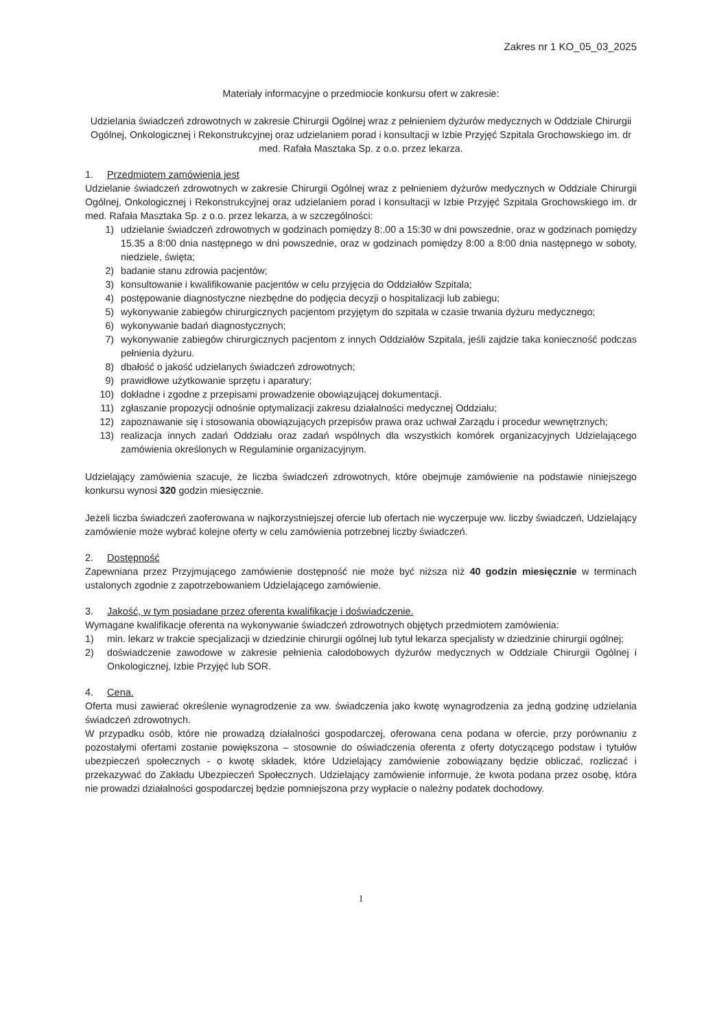Zakres nr 1 KO_05_03_2025
Materiały informacyjne o przedmiocie konkursu ofert w zakresie:
Udzielania świadczeń zdrowotnych w zakresie Chirurgii Ogólnej wraz z pełnieniem dyżurów medycznych w Oddziale Chirurgii Ogólnej, Onkologicznej i Rekonstrukcyjnej oraz udzielaniem porad i konsultacji w Izbie Przyjęć Szpitala Grochowskiego im. dr med. Rafała Masztaka Sp. z o.o. przez lekarza.
1. Przedmiotem zamówienia jest
Udzielanie świadczeń zdrowotnych w zakresie Chirurgii Ogólnej wraz z pełnieniem dyżurów medycznych w Oddziale Chirurgii Ogólnej, Onkologicznej i Rekonstrukcyjnej oraz udzielaniem porad i konsultacji w Izbie Przyjęć Szpitala Grochowskiego im. dr med. Rafała Masztaka Sp. z o.o. przez lekarza, a w szczególności:
1) udzielanie świadczeń zdrowotnych w godzinach pomiędzy 8:.00 a 15:30 w dni powszednie, oraz w godzinach pomiędzy 15.35 a 8:00 dnia następnego w dni powszednie, oraz w godzinach pomiędzy 8:00 a 8:00 dnia następnego w soboty, niedziele, święta;
2) badanie stanu zdrowia pacjentów;
3) konsultowanie i kwalifikowanie pacjentów w celu przyjęcia do Oddziałów Szpitala;
4) postępowanie diagnostyczne niezbędne do podjęcia decyzji o hospitalizacji lub zabiegu;
5) wykonywanie zabiegów chirurgicznych pacjentom przyjętym do szpitala w czasie trwania dyżuru medycznego;
6) wykonywanie badań diagnostycznych;
7) wykonywanie zabiegów chirurgicznych pacjentom z innych Oddziałów Szpitala, jeśli zajdzie taka konieczność podczas pełnienia dyżuru.
8) dbałość o jakość udzielanych świadczeń zdrowotnych;
9) prawidłowe użytkowanie sprzętu i aparatury;
10) dokładne i zgodne z przepisami prowadzenie obowiązującej dokumentacji.
11) zgłaszanie propozycji odnośnie optymalizacji zakresu działalności medycznej Oddziału;
12) zapoznawanie się i stosowania obowiązujących przepisów prawa oraz uchwał Zarządu i procedur wewnętrznych;
13) realizacja innych zadań Oddziału oraz zadań wspólnych dla wszystkich komórek organizacyjnych Udzielającego zamówienia określonych w Regulaminie organizacyjnym.
Udzielający zamówienia szacuje, że liczba świadczeń zdrowotnych, które obejmuje zamówienie na podstawie niniejszego konkursu wynosi 320 godzin miesięcznie.
Jeżeli liczba świadczeń zaoferowana w najkorzystniejszej ofercie lub ofertach nie wyczerpuje ww. liczby świadczeń, Udzielający zamówienie może wybrać kolejne oferty w celu zamówienia potrzebnej liczby świadczeń.
2. Dostępność
Zapewniana przez Przyjmującego zamówienie dostępność nie może być niższa niż 40 godzin miesięcznie w terminach ustalonych zgodnie z zapotrzebowaniem Udzielającego zamówienie.
3. Jakość, w tym posiadane przez oferenta kwalifikacje i doświadczenie.
Wymagane kwalifikacje oferenta na wykonywanie świadczeń zdrowotnych objętych przedmiotem zamówienia:
1) min. lekarz w trakcie specjalizacji w dziedzinie chirurgii ogólnej lub tytuł lekarza specjalisty w dziedzinie chirurgii ogólnej;
2) doświadczenie zawodowe w zakresie pełnienia całodobowych dyżurów medycznych w Oddziale Chirurgii Ogólnej i Onkologicznej, Izbie Przyjęć lub SOR.
4. Cena.
Oferta musi zawierać określenie wynagrodzenie za ww. świadczenia jako kwotę wynagrodzenia za jedną godzinę udzielania świadczeń zdrowotnych.
W przypadku osób, które nie prowadzą działalności gospodarczej, oferowana cena podana w ofercie, przy porównaniu z pozostałymi ofertami zostanie powiększona – stosownie do oświadczenia oferenta z oferty dotyczącego podstaw i tytułów ubezpieczeń społecznych - o kwotę składek, które Udzielający zamówienie zobowiązany będzie obliczać, rozliczać i przekazywać do Zakładu Ubezpieczeń Społecznych. Udzielający zamówienie informuje, że kwota podana przez osobę, która nie prowadzi działalności gospodarczej będzie pomniejszona przy wypłacie o należny podatek dochodowy.
1